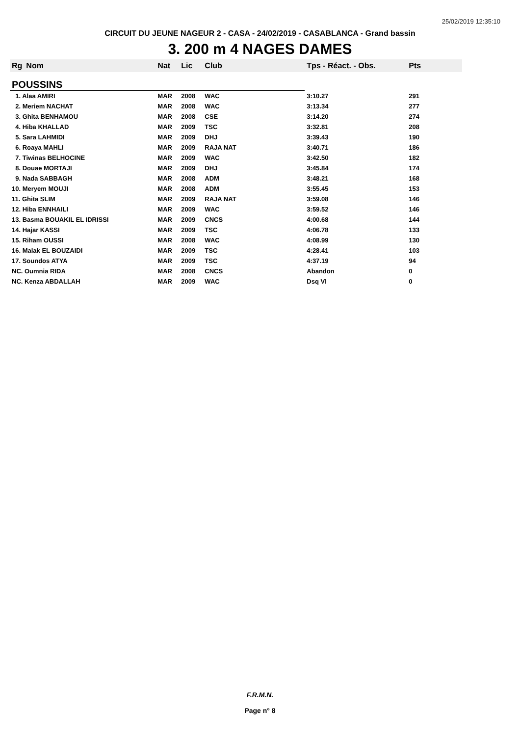25/02/2019 12:35:10
CIRCUIT DU JEUNE NAGEUR 2 - CASA - 24/02/2019 - CASABLANCA - Grand bassin
3. 200 m 4 NAGES DAMES
| Rg | Nom | Nat | Lic | Club | Tps - Réact. - Obs. | Pts |
| --- | --- | --- | --- | --- | --- | --- |
| POUSSINS | | | | | | |
| 1. Alaa AMIRI | | MAR | 2008 | WAC | 3:10.27 | 291 |
| 2. Meriem NACHAT | | MAR | 2008 | WAC | 3:13.34 | 277 |
| 3. Ghita BENHAMOU | | MAR | 2008 | CSE | 3:14.20 | 274 |
| 4. Hiba KHALLAD | | MAR | 2009 | TSC | 3:32.81 | 208 |
| 5. Sara LAHMIDI | | MAR | 2009 | DHJ | 3:39.43 | 190 |
| 6. Roaya MAHLI | | MAR | 2009 | RAJA NAT | 3:40.71 | 186 |
| 7. Tiwinas BELHOCINE | | MAR | 2009 | WAC | 3:42.50 | 182 |
| 8. Douae MORTAJI | | MAR | 2009 | DHJ | 3:45.84 | 174 |
| 9. Nada SABBAGH | | MAR | 2008 | ADM | 3:48.21 | 168 |
| 10. Meryem MOUJI | | MAR | 2008 | ADM | 3:55.45 | 153 |
| 11. Ghita SLIM | | MAR | 2009 | RAJA NAT | 3:59.08 | 146 |
| 12. Hiba ENNHAILI | | MAR | 2009 | WAC | 3:59.52 | 146 |
| 13. Basma BOUAKIL EL IDRISSI | | MAR | 2009 | CNCS | 4:00.68 | 144 |
| 14. Hajar KASSI | | MAR | 2009 | TSC | 4:06.78 | 133 |
| 15. Riham OUSSI | | MAR | 2008 | WAC | 4:08.99 | 130 |
| 16. Malak EL BOUZAIDI | | MAR | 2009 | TSC | 4:28.41 | 103 |
| 17. Soundos ATYA | | MAR | 2009 | TSC | 4:37.19 | 94 |
| NC. Oumnia RIDA | | MAR | 2008 | CNCS | Abandon | 0 |
| NC. Kenza ABDALLAH | | MAR | 2009 | WAC | Dsq VI | 0 |
F.R.M.N.
Page n° 8